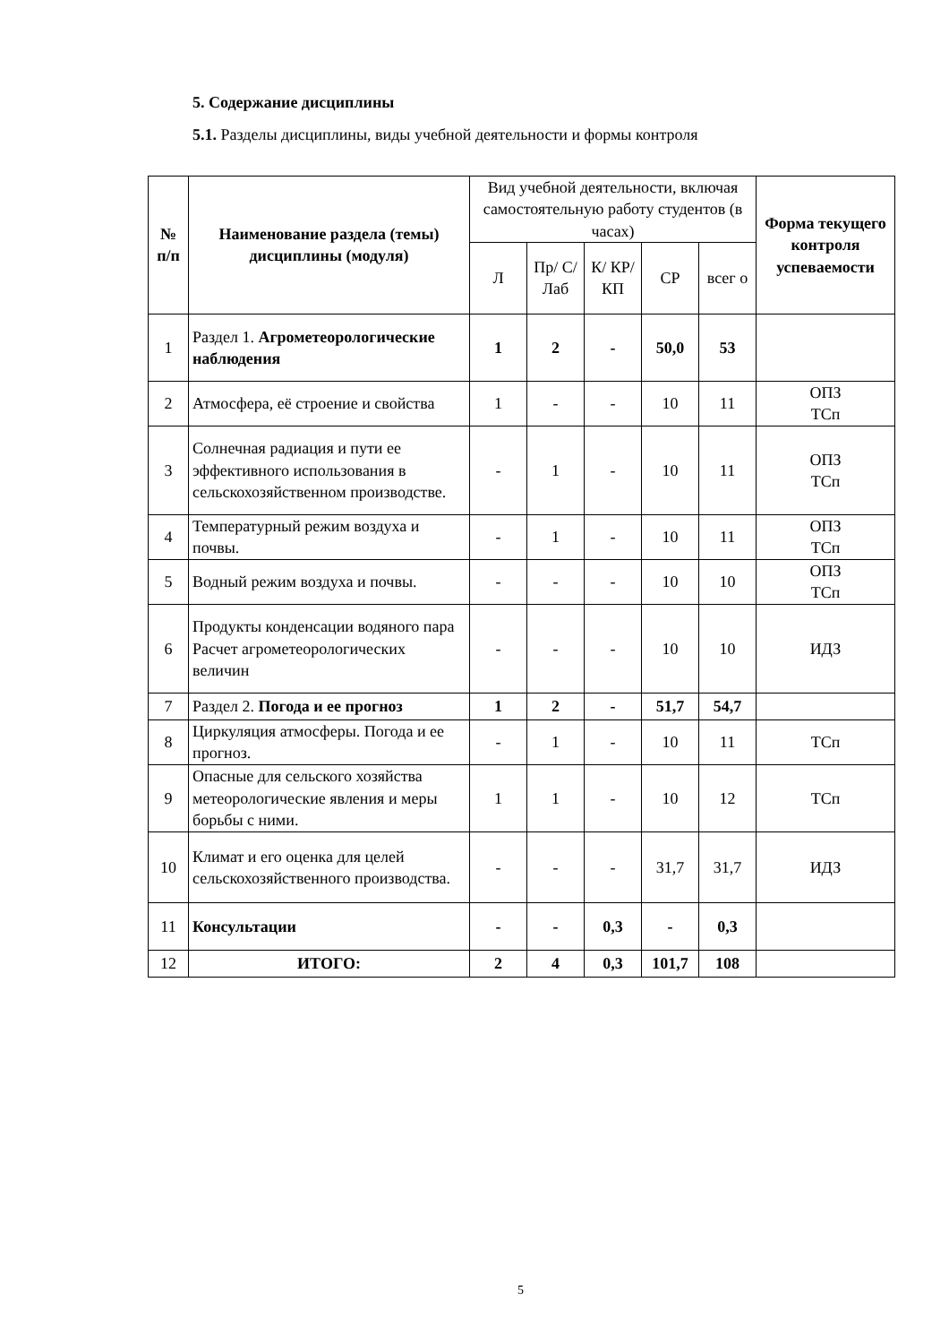5. Содержание дисциплины
5.1. Разделы дисциплины, виды учебной деятельности и формы контроля
| № п/п | Наименование раздела (темы) дисциплины (модуля) | Вид учебной деятельности, включая самостоятельную работу студентов (в часах) | | | | | Форма текущего контроля успеваемости |
| | | Л | Пр/ С/ Лаб | К/ КР/ КП | СР | всег о | |
| 1 | Раздел 1. Агрометеорологические наблюдения | 1 | 2 | - | 50,0 | 53 | |
| 2 | Атмосфера, её строение и свойства | 1 | - | - | 10 | 11 | ОПЗ ТСп |
| 3 | Солнечная радиация и пути ее эффективного использования в сельскохозяйственном производстве. | - | 1 | - | 10 | 11 | ОПЗ ТСп |
| 4 | Температурный режим воздуха и почвы. | - | 1 | - | 10 | 11 | ОПЗ ТСп |
| 5 | Водный режим воздуха и почвы. | - | - | - | 10 | 10 | ОПЗ ТСп |
| 6 | Продукты конденсации водяного пара Расчет агрометеорологических величин | - | - | - | 10 | 10 | ИДЗ |
| 7 | Раздел 2. Погода и ее прогноз | 1 | 2 | - | 51,7 | 54,7 | |
| 8 | Циркуляция атмосферы. Погода и ее прогноз. | - | 1 | - | 10 | 11 | ТСп |
| 9 | Опасные для сельского хозяйства метеорологические явления и меры борьбы с ними. | 1 | 1 | - | 10 | 12 | ТСп |
| 10 | Климат и его оценка для целей сельскохозяйственного производства. | - | - | - | 31,7 | 31,7 | ИДЗ |
| 11 | Консультации | - | - | 0,3 | - | 0,3 | |
| 12 | ИТОГО: | 2 | 4 | 0,3 | 101,7 | 108 | |
5